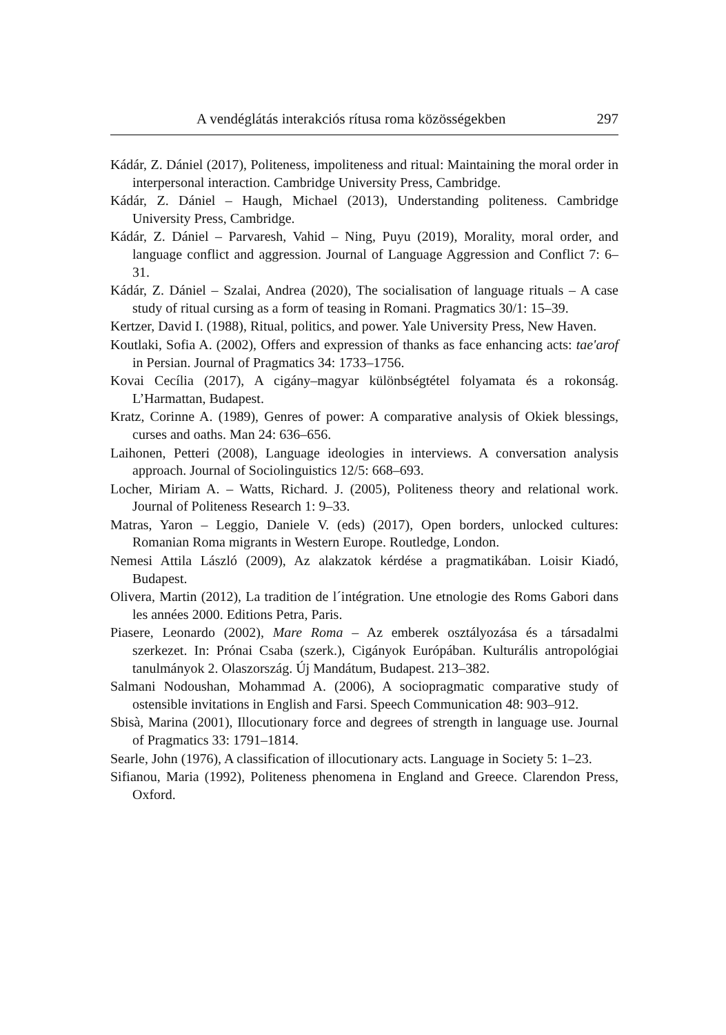A vendéglátás interakciós rítusa roma közösségekben 297
Kádár, Z. Dániel (2017), Politeness, impoliteness and ritual: Maintaining the moral order in interpersonal interaction. Cambridge University Press, Cambridge.
Kádár, Z. Dániel – Haugh, Michael (2013), Understanding politeness. Cambridge University Press, Cambridge.
Kádár, Z. Dániel – Parvaresh, Vahid – Ning, Puyu (2019), Morality, moral order, and language conflict and aggression. Journal of Language Aggression and Conflict 7: 6–31.
Kádár, Z. Dániel – Szalai, Andrea (2020), The socialisation of language rituals – A case study of ritual cursing as a form of teasing in Romani. Pragmatics 30/1: 15–39.
Kertzer, David I. (1988), Ritual, politics, and power. Yale University Press, New Haven.
Koutlaki, Sofia A. (2002), Offers and expression of thanks as face enhancing acts: tae'arof in Persian. Journal of Pragmatics 34: 1733–1756.
Kovai Cecília (2017), A cigány–magyar különbségtétel folyamata és a rokonság. L’Harmattan, Budapest.
Kratz, Corinne A. (1989), Genres of power: A comparative analysis of Okiek blessings, curses and oaths. Man 24: 636–656.
Laihonen, Petteri (2008), Language ideologies in interviews. A conversation analysis approach. Journal of Sociolinguistics 12/5: 668–693.
Locher, Miriam A. – Watts, Richard. J. (2005), Politeness theory and relational work. Journal of Politeness Research 1: 9–33.
Matras, Yaron – Leggio, Daniele V. (eds) (2017), Open borders, unlocked cultures: Romanian Roma migrants in Western Europe. Routledge, London.
Nemesi Attila László (2009), Az alakzatok kérdése a pragmatikában. Loisir Kiadó, Budapest.
Olivera, Martin (2012), La tradition de l´intégration. Une etnologie des Roms Gabori dans les années 2000. Editions Petra, Paris.
Piasere, Leonardo (2002), Mare Roma – Az emberek osztályozása és a társadalmi szerkezet. In: Prónai Csaba (szerk.), Cigányok Európában. Kulturális antropológiai tanulmányok 2. Olaszország. Új Mandátum, Budapest. 213–382.
Salmani Nodoushan, Mohammad A. (2006), A sociopragmatic comparative study of ostensible invitations in English and Farsi. Speech Communication 48: 903–912.
Sbisà, Marina (2001), Illocutionary force and degrees of strength in language use. Journal of Pragmatics 33: 1791–1814.
Searle, John (1976), A classification of illocutionary acts. Language in Society 5: 1–23.
Sifianou, Maria (1992), Politeness phenomena in England and Greece. Clarendon Press, Oxford.